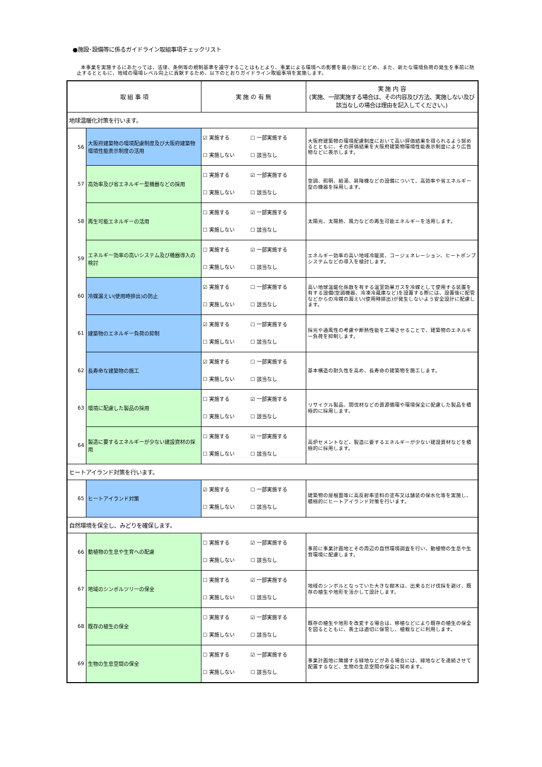●施設･設備等に係るガイドライン取組事項チェックリスト
本事業を実施するにあたっては、法律、条例等の規制基準を遵守することはもとより、事業による環境への影響を最小限にとどめ、また、新たな環境負荷の発生を事前に防止するとともに、地域の環境レベル向上に貢献するため、以下のとおりガイドライン取組事項を実施します。
| 取 組 事 項 | | 実 施 の 有 無 | 実 施 内 容 (実施、一部実施する場合は、その内容及び方法、実施しない及び該当なしの場合は理由を記入してください。) |
| --- | --- | --- | --- |
| 地球温暖化対策を行います。 | | | |
| 56 | 大阪府建築物の環境配慮制度及び大阪府建築物環境性能表示制度の活用 | ☑ 実施する ☐ 一部実施する ☐ 実施しない ☐ 該当なし | 大阪府建築物の環境配慮制度において高い評価結果を得られるよう努めるとともに、その評価結果を大阪府建築物環境性能表示制度により広告物などに表示します。 |
| 57 | 高効率及び省エネルギー型機器などの採用 | ☐ 実施する ☑ 一部実施する ☐ 実施しない ☐ 該当なし | 空調、照明、給湯、昇降機などの設備について、高効率や省エネルギー型の機器を採用します。 |
| 58 | 再生可能エネルギーの活用 | ☐ 実施する ☑ 一部実施する ☐ 実施しない ☐ 該当なし | 太陽光、太陽熱、風力などの再生可能エネルギーを活用します。 |
| 59 | エネルギー効率の高いシステム及び機器導入の検討 | ☐ 実施する ☑ 一部実施する ☐ 実施しない ☐ 該当なし | エネルギー効率の高い地域冷暖房、コージェネレーション、ヒートポンプシステムなどの導入を検討します。 |
| 60 | 冷媒漏えい(使用時排出)の防止 | ☑ 実施する ☐ 一部実施する ☐ 実施しない ☐ 該当なし | 高い地球温暖化係数を有する温室効果ガスを冷媒として使用する装置を有する設備(空調機器、冷凍冷蔵庫など)を設置する際には、設置後に配管などからの冷媒の漏えい(使用時排出)が発生しないよう安全設計に配慮します。 |
| 61 | 建築物のエネルギー負荷の抑制 | ☑ 実施する ☐ 一部実施する ☐ 実施しない ☐ 該当なし | 採光や通風性の考慮や断熱性能を工場させることで、建築物のエネルギー負荷を抑制します。 |
| 62 | 長寿命な建築物の施工 | ☑ 実施する ☐ 一部実施する ☐ 実施しない ☐ 該当なし | 基本構造の耐久性を高め、長寿命の建築物を施工します。 |
| 63 | 環境に配慮した製品の採用 | ☐ 実施する ☑ 一部実施する ☐ 実施しない ☐ 該当なし | リサイクル製品、間伐材などの資源循環や環境保全に配慮した製品を積極的に採用します。 |
| 64 | 製造に要するエネルギーが少ない建設資材の採用 | ☐ 実施する ☑ 一部実施する ☐ 実施しない ☐ 該当なし | 高炉セメントなど、製造に要するエネルギーが少ない建設資材などを積極的に採用します。 |
| ヒートアイランド対策を行います。 | | | |
| 65 | ヒートアイランド対策 | ☑ 実施する ☐ 一部実施する ☐ 実施しない ☐ 該当なし | 建築物の屋根面等に高反射率塗料の塗布又は舗装の保水化等を実施し、積極的にヒートアイランド対策を行います。 |
| 自然環境を保全し、みどりを確保します。 | | | |
| 66 | 動植物の生息や生育への配慮 | ☐ 実施する ☑ 一部実施する ☐ 実施しない ☐ 該当なし | 事前に事業計画地とその周辺の自然環境調査を行い、動植物の生息や生育環境に配慮します。 |
| 67 | 地域のシンボルツリーの保全 | ☐ 実施する ☑ 一部実施する ☐ 実施しない ☐ 該当なし | 地域のシンボルとなっていた大きな樹木は、出来るだけ伐採を避け、既存の植生や地形を活かして設計します。 |
| 68 | 既存の植生の保全 | ☐ 実施する ☑ 一部実施する ☐ 実施しない ☐ 該当なし | 既存の植生や地形を改変する場合は、移植などにより既存の植生の保全を図るとともに、表土は適切に保管し、植栽などに利用します。 |
| 69 | 生物の生息空間の保全 | ☐ 実施する ☑ 一部実施する ☐ 実施しない ☐ 該当なし | 事業計画地に隣接する緑地などがある場合には、緑地などを連続させて配置するなど、生物の生息空間の保全に努めます。 |